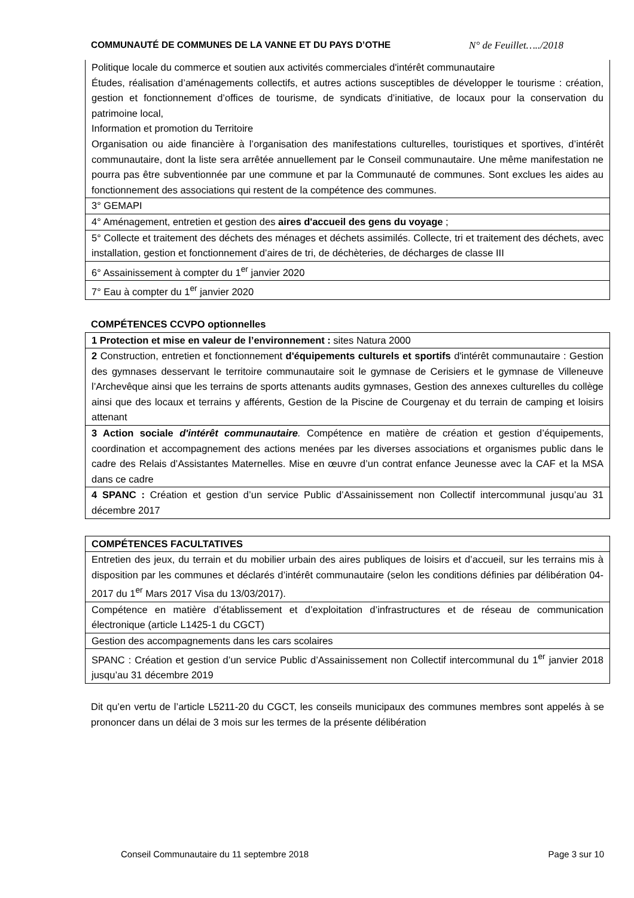COMMUNAUTÉ DE COMMUNES DE LA VANNE ET DU PAYS D’OTHE N° de Feuillet…../2018
| Politique locale du commerce et soutien aux activités commerciales d'intérêt communautaire Études, réalisation d’aménagements collectifs, et autres actions susceptibles de développer le tourisme : création, gestion et fonctionnement d’offices de tourisme, de syndicats d’initiative, de locaux pour la conservation du patrimoine local, Information et promotion du Territoire Organisation ou aide financière à l’organisation des manifestations culturelles, touristiques et sportives, d’intérêt communautaire, dont la liste sera arrêtée annuellement par le Conseil communautaire. Une même manifestation ne pourra pas être subventionnée par une commune et par la Communauté de communes. Sont exclues les aides au fonctionnement des associations qui restent de la compétence des communes. |
| 3° GEMAPI |
| 4° Aménagement, entretien et gestion des aires d'accueil des gens du voyage ; |
| 5° Collecte et traitement des déchets des ménages et déchets assimilés. Collecte, tri et traitement des déchets, avec installation, gestion et fonctionnement d’aires de tri, de déchèteries, de décharges de classe III |
| 6° Assainissement à compter du 1<sup>er</sup> janvier 2020 |
| 7° Eau à compter du 1<sup>er</sup> janvier 2020 |
COMPÉTENCES CCVPO optionnelles
| 1 Protection et mise en valeur de l’environnement : sites Natura 2000 |
| 2 Construction, entretien et fonctionnement d'équipements culturels et sportifs d'intérêt communautaire : Gestion des gymnases desservant le territoire communautaire soit le gymnase de Cerisiers et le gymnase de Villeneuve l’Archevêque ainsi que les terrains de sports attenants audits gymnases, Gestion des annexes culturelles du collège ainsi que des locaux et terrains y afférents, Gestion de la Piscine de Courgenay et du terrain de camping et loisirs attenant |
| 3 Action sociale d'intérêt communautaire . Compétence en matière de création et gestion d’équipements, coordination et accompagnement des actions menées par les diverses associations et organismes public dans le cadre des Relais d’Assistantes Maternelles. Mise en œuvre d’un contrat enfance Jeunesse avec la CAF et la MSA dans ce cadre |
| 4 SPANC : Création et gestion d’un service Public d’Assainissement non Collectif intercommunal jusqu’au 31 décembre 2017 |
| COMPÉTENCES FACULTATIVES |
| Entretien des jeux, du terrain et du mobilier urbain des aires publiques de loisirs et d’accueil, sur les terrains mis à disposition par les communes et déclarés d’intérêt communautaire (selon les conditions définies par délibération 04-2017 du 1<sup>er</sup> Mars 2017 Visa du 13/03/2017). |
| Compétence en matière d’établissement et d’exploitation d’infrastructures et de réseau de communication électronique (article L1425-1 du CGCT) |
| Gestion des accompagnements dans les cars scolaires |
| SPANC : Création et gestion d’un service Public d’Assainissement non Collectif intercommunal du 1<sup>er</sup> janvier 2018 jusqu’au 31 décembre 2019 |
Dit qu’en vertu de l’article L5211-20 du CGCT, les conseils municipaux des communes membres sont appelés à se prononcer dans un délai de 3 mois sur les termes de la présente délibération
Conseil Communautaire du 11 septembre 2018 Page 3 sur 10